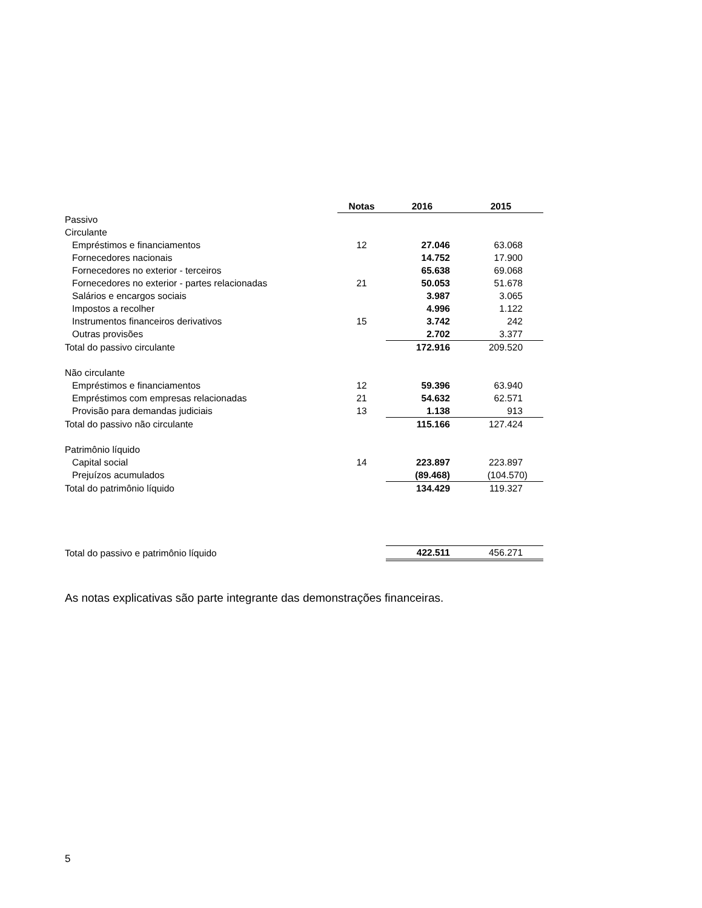| | Notas | 2016 | 2015 |
| --- | --- | --- | --- |
| Passivo | | | |
| Circulante | | | |
| Empréstimos e financiamentos | 12 | 27.046 | 63.068 |
| Fornecedores nacionais | | 14.752 | 17.900 |
| Fornecedores no exterior - terceiros | | 65.638 | 69.068 |
| Fornecedores no exterior - partes relacionadas | 21 | 50.053 | 51.678 |
| Salários e encargos sociais | | 3.987 | 3.065 |
| Impostos a recolher | | 4.996 | 1.122 |
| Instrumentos financeiros derivativos | 15 | 3.742 | 242 |
| Outras provisões | | 2.702 | 3.377 |
| Total do passivo circulante | | 172.916 | 209.520 |
| Não circulante | | | |
| Empréstimos e financiamentos | 12 | 59.396 | 63.940 |
| Empréstimos com empresas relacionadas | 21 | 54.632 | 62.571 |
| Provisão para demandas judiciais | 13 | 1.138 | 913 |
| Total do passivo não circulante | | 115.166 | 127.424 |
| Patrimônio líquido | | | |
| Capital social | 14 | 223.897 | 223.897 |
| Prejuízos acumulados | | (89.468) | (104.570) |
| Total do patrimônio líquido | | 134.429 | 119.327 |
| Total do passivo e patrimônio líquido | | 422.511 | 456.271 |
As notas explicativas são parte integrante das demonstrações financeiras.
5